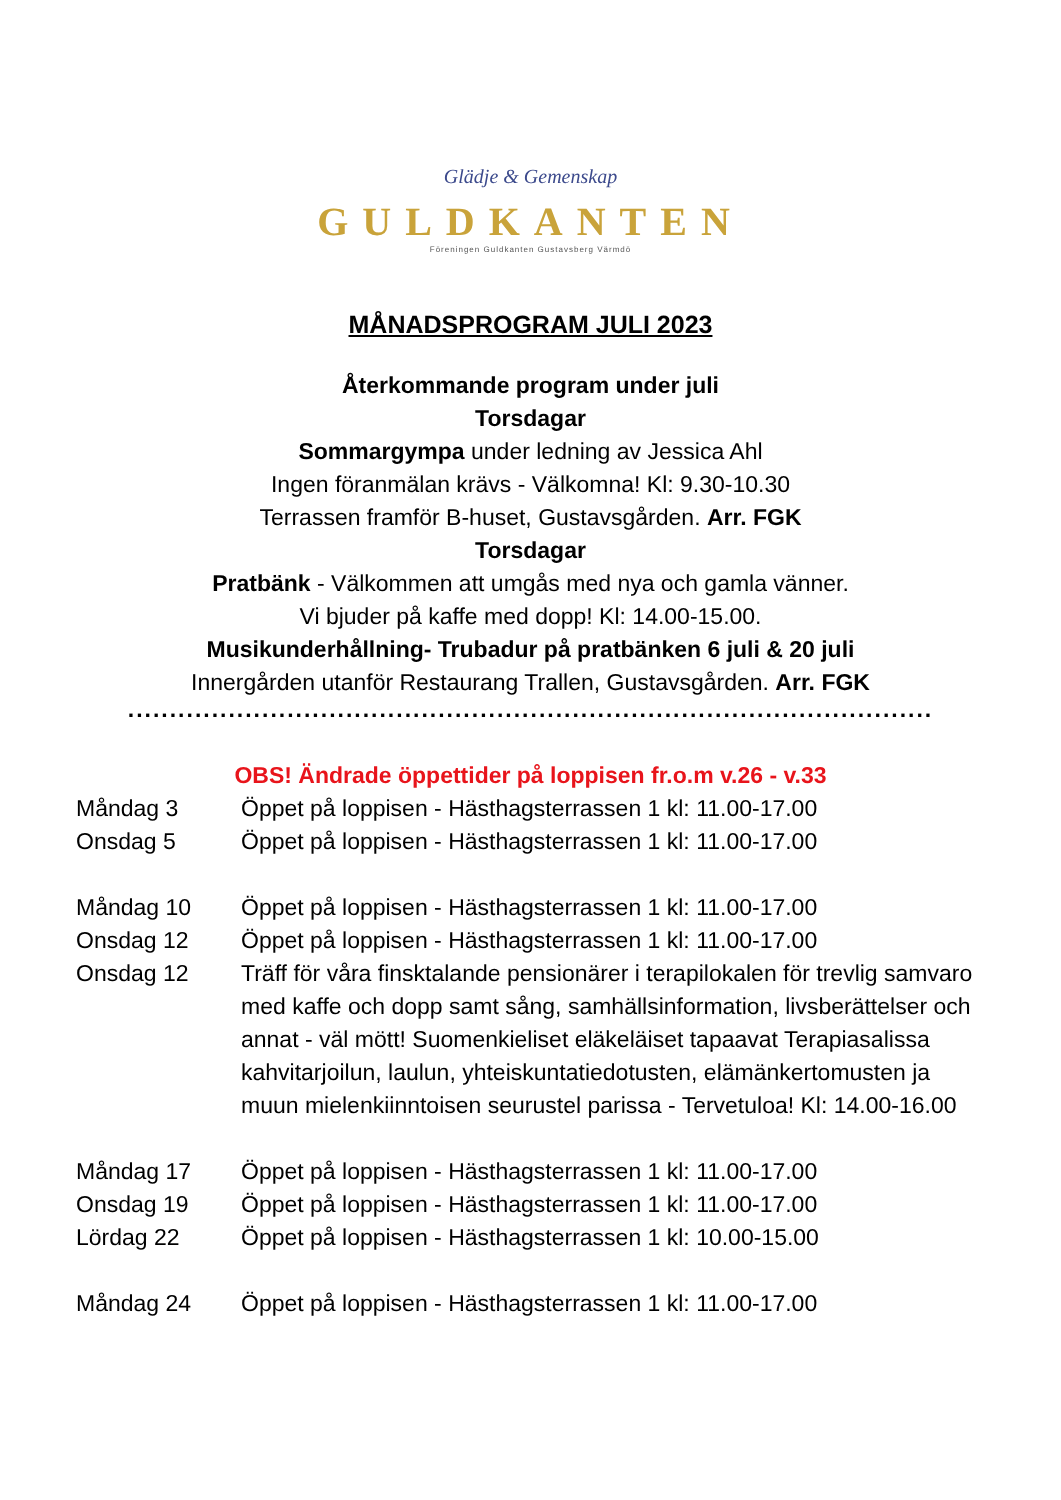Glädje & Gemenskap
GULDKANTEN
Föreningen Guldkanten Gustavsberg Värmdö
MÅNADSPROGRAM JULI 2023
Återkommande program under juli
Torsdagar
Sommargympa under ledning av Jessica Ahl
Ingen föranmälan krävs - Välkomna! Kl: 9.30-10.30
Terrassen framför B-huset, Gustavsgården. Arr. FGK
Torsdagar
Pratbänk - Välkommen att umgås med nya och gamla vänner.
Vi bjuder på kaffe med dopp! Kl: 14.00-15.00.
Musikunderhållning- Trubadur på pratbänken 6 juli & 20 juli
Innergården utanför Restaurang Trallen, Gustavsgården. Arr. FGK
................................................................................................
OBS! Ändrade öppettider på loppisen fr.o.m v.26 - v.33
Måndag 3 Öppet på loppisen - Hästhagsterrassen 1 kl: 11.00-17.00
Onsdag 5 Öppet på loppisen - Hästhagsterrassen 1 kl: 11.00-17.00
Måndag 10 Öppet på loppisen - Hästhagsterrassen 1 kl: 11.00-17.00
Onsdag 12 Öppet på loppisen - Hästhagsterrassen 1 kl: 11.00-17.00
Onsdag 12 Träff för våra finsktalande pensionärer i terapilokalen för trevlig samvaro med kaffe och dopp samt sång, samhällsinformation, livsberättelser och annat - väl mött! Suomenkieliset eläkeläiset tapaavat Terapiasalissa kahvitarjoilun, laulun, yhteiskuntatiedotusten, elämänkertomusten ja muun mielenkiinntoisen seurustel parissa - Tervetuloa! Kl: 14.00-16.00
Måndag 17 Öppet på loppisen - Hästhagsterrassen 1 kl: 11.00-17.00
Onsdag 19 Öppet på loppisen - Hästhagsterrassen 1 kl: 11.00-17.00
Lördag 22 Öppet på loppisen - Hästhagsterrassen 1 kl: 10.00-15.00
Måndag 24 Öppet på loppisen - Hästhagsterrassen 1 kl: 11.00-17.00